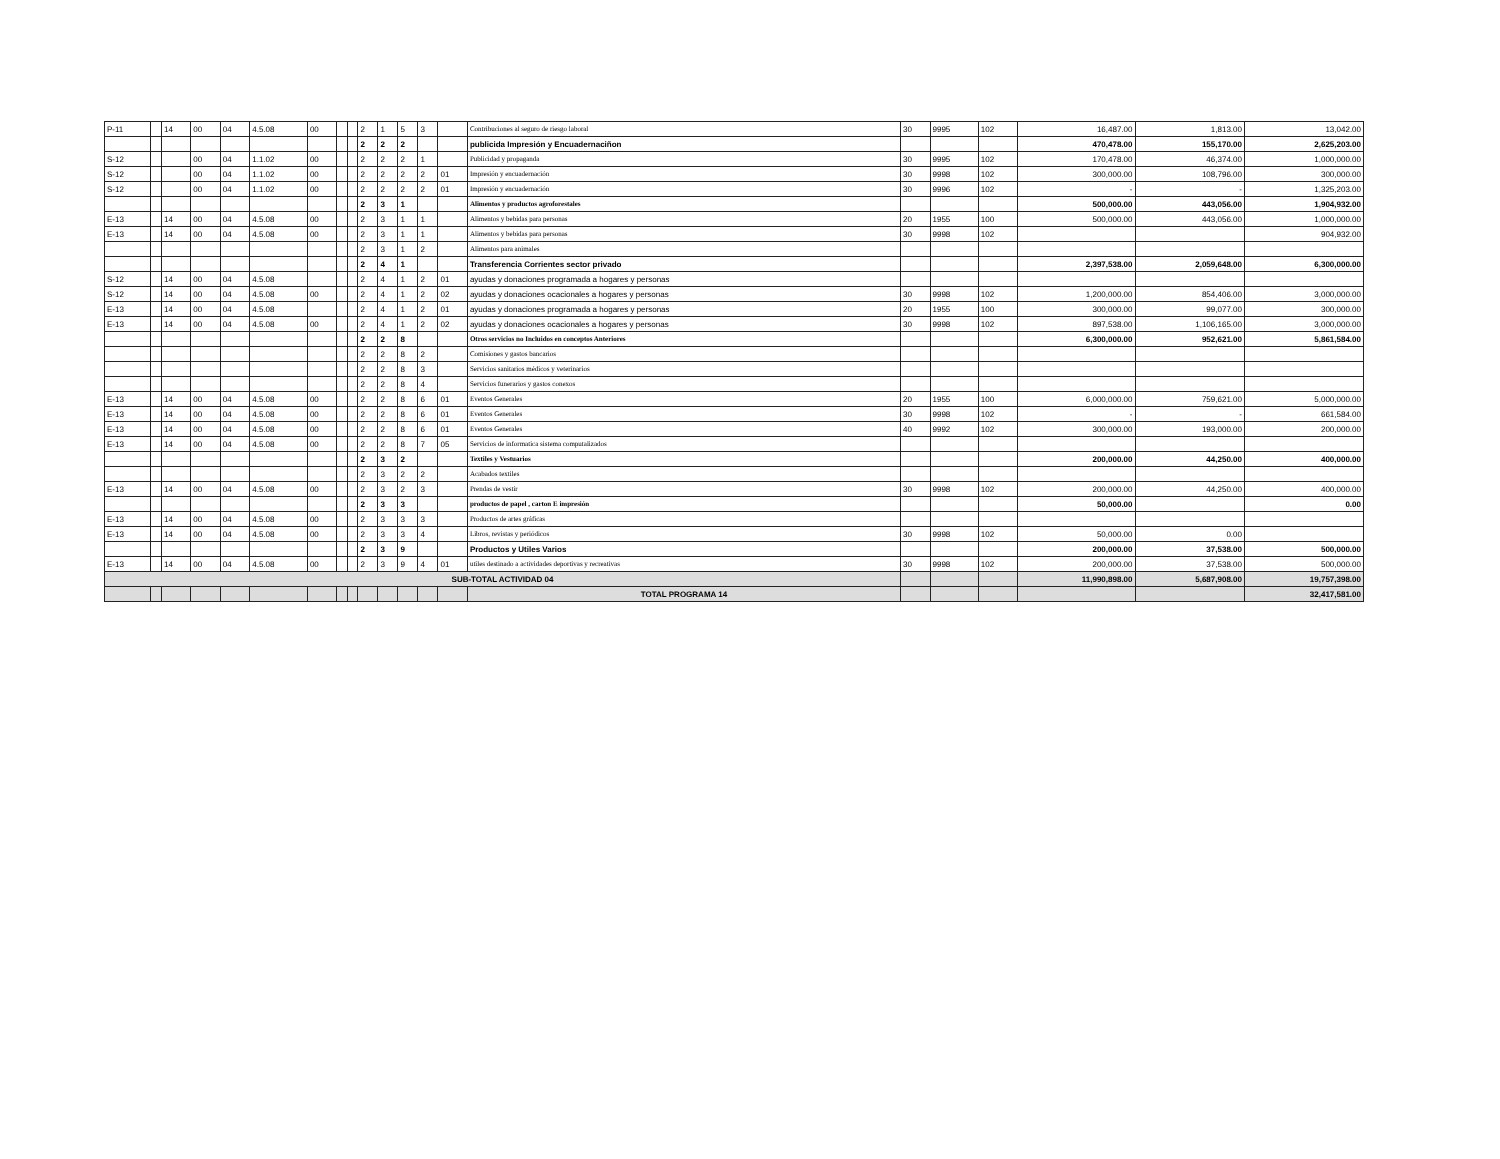| P-11 | | 14 | 00 | 04 | 4.5.08 | 00 | | | 2 | 1 | 5 | 3 | | Contribuciones al seguro de riesgo laboral | 30 | 9995 | 102 | 16,487.00 | 1,813.00 | 13,042.00 |
| | | | | | | | | | 2 | 2 | 2 | | | publicida Impresión y Encuadernaciñon | | | | 470,478.00 | 155,170.00 | 2,625,203.00 |
| S-12 | | | 00 | 04 | 1.1.02 | 00 | | | 2 | 2 | 2 | 1 | | Publicidad y propaganda | 30 | 9995 | 102 | 170,478.00 | 46,374.00 | 1,000,000.00 |
| S-12 | | | 00 | 04 | 1.1.02 | 00 | | | 2 | 2 | 2 | 2 | 01 | Impresión y encuadernación | 30 | 9998 | 102 | 300,000.00 | 108,796.00 | 300,000.00 |
| S-12 | | | 00 | 04 | 1.1.02 | 00 | | | 2 | 2 | 2 | 2 | 01 | Impresión y encuadernación | 30 | 9996 | 102 | - | - | 1,325,203.00 |
| | | | | | | | | | 2 | 3 | 1 | | | Alimentos y productos agroforestales | | | | 500,000.00 | 443,056.00 | 1,904,932.00 |
| E-13 | | 14 | 00 | 04 | 4.5.08 | 00 | | | 2 | 3 | 1 | 1 | | Alimentos y bebidas para personas | 20 | 1955 | 100 | 500,000.00 | 443,056.00 | 1,000,000.00 |
| E-13 | | 14 | 00 | 04 | 4.5.08 | 00 | | | 2 | 3 | 1 | 1 | | Alimentos y bebidas para personas | 30 | 9998 | 102 | | | 904,932.00 |
| | | | | | | | | | 2 | 3 | 1 | 2 | | Alimentos para animales | | | | | | |
| | | | | | | | | | 2 | 4 | 1 | | | Transferencia Corrientes sector privado | | | | 2,397,538.00 | 2,059,648.00 | 6,300,000.00 |
| S-12 | | 14 | 00 | 04 | 4.5.08 | | | | 2 | 4 | 1 | 2 | 01 | ayudas y donaciones programada a hogares y personas | | | | | | |
| S-12 | | 14 | 00 | 04 | 4.5.08 | 00 | | | 2 | 4 | 1 | 2 | 02 | ayudas y donaciones ocacionales a hogares y personas | 30 | 9998 | 102 | 1,200,000.00 | 854,406.00 | 3,000,000.00 |
| E-13 | | 14 | 00 | 04 | 4.5.08 | | | | 2 | 4 | 1 | 2 | 01 | ayudas y donaciones programada a hogares y personas | 20 | 1955 | 100 | 300,000.00 | 99,077.00 | 300,000.00 |
| E-13 | | 14 | 00 | 04 | 4.5.08 | 00 | | | 2 | 4 | 1 | 2 | 02 | ayudas y donaciones ocacionales a hogares y personas | 30 | 9998 | 102 | 897,538.00 | 1,106,165.00 | 3,000,000.00 |
| | | | | | | | | | 2 | 2 | 8 | | | Otros servicios no Incluidos en conceptos Anteriores | | | | 6,300,000.00 | 952,621.00 | 5,861,584.00 |
| | | | | | | | | | 2 | 2 | 8 | 2 | | Comisiones y gastos bancarios | | | | | | |
| | | | | | | | | | 2 | 2 | 8 | 3 | | Servicios sanitarios médicos y veterinarios | | | | | | |
| | | | | | | | | | 2 | 2 | 8 | 4 | | Servicios funerarios y gastos conexos | | | | | | |
| E-13 | | 14 | 00 | 04 | 4.5.08 | 00 | | | 2 | 2 | 8 | 6 | 01 | Eventos Generales | 20 | 1955 | 100 | 6,000,000.00 | 759,621.00 | 5,000,000.00 |
| E-13 | | 14 | 00 | 04 | 4.5.08 | 00 | | | 2 | 2 | 8 | 6 | 01 | Eventos Generales | 30 | 9998 | 102 | - | - | 661,584.00 |
| E-13 | | 14 | 00 | 04 | 4.5.08 | 00 | | | 2 | 2 | 8 | 6 | 01 | Eventos Generales | 40 | 9992 | 102 | 300,000.00 | 193,000.00 | 200,000.00 |
| E-13 | | 14 | 00 | 04 | 4.5.08 | 00 | | | 2 | 2 | 8 | 7 | 05 | Servicios de informatica sistema computalizados | | | | | | |
| | | | | | | | | | 2 | 3 | 2 | | | Textiles y Vestuarios | | | | 200,000.00 | 44,250.00 | 400,000.00 |
| | | | | | | | | | 2 | 3 | 2 | 2 | | Acabados textiles | | | | | | |
| E-13 | | 14 | 00 | 04 | 4.5.08 | 00 | | | 2 | 3 | 2 | 3 | | Prendas de vestir | 30 | 9998 | 102 | 200,000.00 | 44,250.00 | 400,000.00 |
| | | | | | | | | | 2 | 3 | 3 | | | productos de papel , carton E impresión | | | | 50,000.00 | | 0.00 |
| E-13 | | 14 | 00 | 04 | 4.5.08 | 00 | | | 2 | 3 | 3 | 3 | | Productos de artes gráficas | | | | | | |
| E-13 | | 14 | 00 | 04 | 4.5.08 | 00 | | | 2 | 3 | 3 | 4 | | Libros, revistas y periódicos | 30 | 9998 | 102 | 50,000.00 | 0.00 | |
| | | | | | | | | | 2 | 3 | 9 | | | Productos y Utiles Varios | | | | 200,000.00 | 37,538.00 | 500,000.00 |
| E-13 | | 14 | 00 | 04 | 4.5.08 | 00 | | | 2 | 3 | 9 | 4 | 01 | utiles destinado a actividades deportivas y recreativas | 30 | 9998 | 102 | 200,000.00 | 37,538.00 | 500,000.00 |
| SUB-TOTAL ACTIVIDAD 04 | | | | | | | | | | | | | | | | | | 11,990,898.00 | 5,687,908.00 | 19,757,398.00 |
| | | | | | | | | | | | | | | TOTAL PROGRAMA 14 | | | | | | 32,417,581.00 |